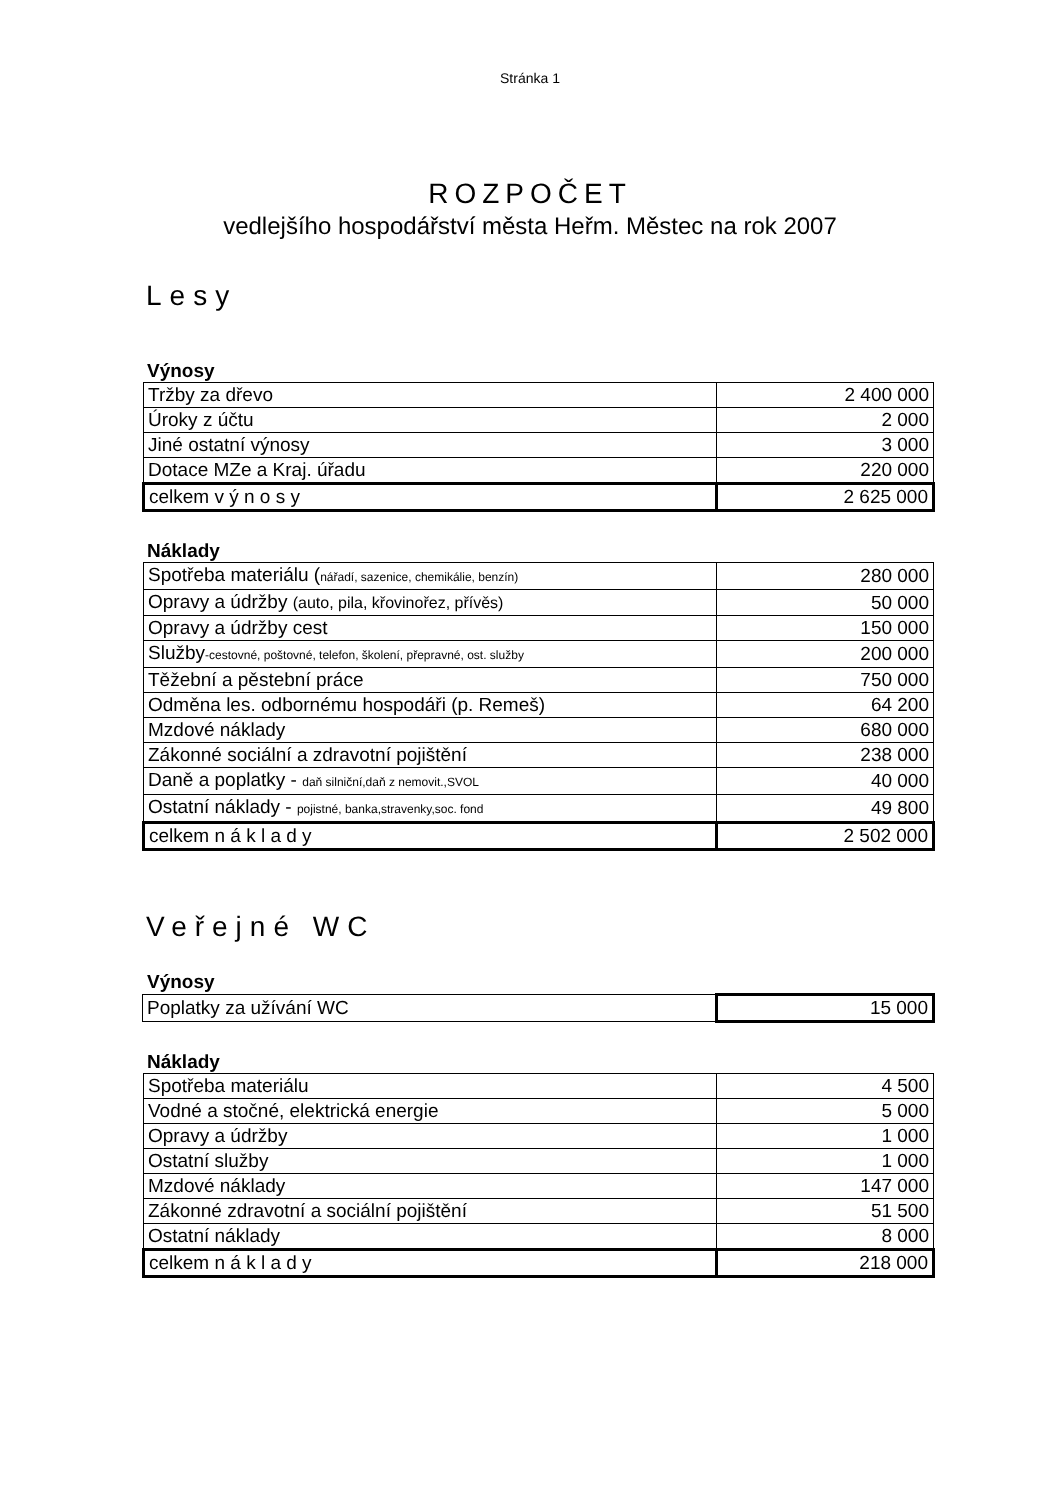Stránka 1
ROZPOČET
vedlejšího hospodářství města Heřm. Městec na rok 2007
Lesy
Výnosy
| Tržby za dřevo | 2 400 000 |
| Úroky z účtu | 2 000 |
| Jiné ostatní výnosy | 3 000 |
| Dotace MZe a Kraj. úřadu | 220 000 |
| celkem v ý n o s y | 2 625 000 |
Náklady
| Spotřeba materiálu ( nářadí, sazenice, chemikálie, benzín) | 280 000 |
| Opravy a údržby (auto, pila, křovinořez, přívěs) | 50 000 |
| Opravy a údržby cest | 150 000 |
| Služby -cestovné, poštovné, telefon, školení, přepravné, ost. služby | 200 000 |
| Těžební a pěstební práce | 750 000 |
| Odměna les. odbornému hospodáři (p. Remeš) | 64 200 |
| Mzdové náklady | 680 000 |
| Zákonné sociální a zdravotní pojištění | 238 000 |
| Daně a poplatky - daň silniční,daň z nemovit.,SVOL | 40 000 |
| Ostatní náklady - pojistné, banka,stravenky,soc. fond | 49 800 |
| celkem n á k l a d y | 2 502 000 |
Veřejné WC
Výnosy
| Poplatky za užívání WC | 15 000 |
Náklady
| Spotřeba materiálu | 4 500 |
| Vodné a stočné, elektrická energie | 5 000 |
| Opravy a údržby | 1 000 |
| Ostatní služby | 1 000 |
| Mzdové náklady | 147 000 |
| Zákonné zdravotní a sociální pojištění | 51 500 |
| Ostatní náklady | 8 000 |
| celkem n á k l a d y | 218 000 |